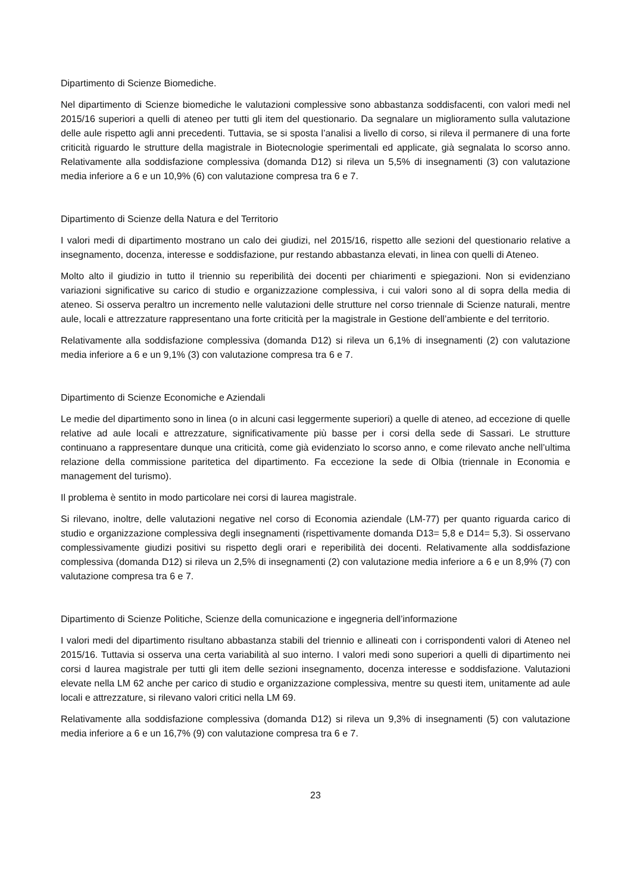Dipartimento di Scienze Biomediche.
Nel dipartimento di Scienze biomediche le valutazioni complessive sono abbastanza soddisfacenti, con valori medi nel 2015/16 superiori a quelli di ateneo per tutti gli item del questionario. Da segnalare un miglioramento sulla valutazione delle aule rispetto agli anni precedenti. Tuttavia, se si sposta l’analisi a livello di corso, si rileva il permanere di una forte criticità riguardo le strutture della magistrale in Biotecnologie sperimentali ed applicate, già segnalata lo scorso anno. Relativamente alla soddisfazione complessiva (domanda D12) si rileva un 5,5% di insegnamenti (3) con valutazione media inferiore a 6 e un 10,9% (6) con valutazione compresa tra 6 e 7.
Dipartimento di Scienze della Natura e del Territorio
I valori medi di dipartimento mostrano un calo dei giudizi, nel 2015/16, rispetto alle sezioni del questionario relative a insegnamento, docenza, interesse e soddisfazione, pur restando abbastanza elevati, in linea con quelli di Ateneo.
Molto alto il giudizio in tutto il triennio su reperibilità dei docenti per chiarimenti e spiegazioni. Non si evidenziano variazioni significative su carico di studio e organizzazione complessiva, i cui valori sono al di sopra della media di ateneo. Si osserva peraltro un incremento nelle valutazioni delle strutture nel corso triennale di Scienze naturali, mentre aule, locali e attrezzature rappresentano una forte criticità per la magistrale in Gestione dell’ambiente e del territorio.
Relativamente alla soddisfazione complessiva (domanda D12) si rileva un 6,1% di insegnamenti (2) con valutazione media inferiore a 6 e un 9,1% (3) con valutazione compresa tra 6 e 7.
Dipartimento di Scienze Economiche e Aziendali
Le medie del dipartimento sono in linea (o in alcuni casi leggermente superiori) a quelle di ateneo, ad eccezione di quelle relative ad aule locali e attrezzature, significativamente più basse per i corsi della sede di Sassari. Le strutture continuano a rappresentare dunque una criticità, come già evidenziato lo scorso anno, e come rilevato anche nell’ultima relazione della commissione paritetica del dipartimento. Fa eccezione la sede di Olbia (triennale in Economia e management del turismo).
Il problema è sentito in modo particolare nei corsi di laurea magistrale.
Si rilevano, inoltre, delle valutazioni negative nel corso di Economia aziendale (LM-77) per quanto riguarda carico di studio e organizzazione complessiva degli insegnamenti (rispettivamente domanda D13= 5,8 e D14= 5,3). Si osservano complessivamente giudizi positivi su rispetto degli orari e reperibilità dei docenti. Relativamente alla soddisfazione complessiva (domanda D12) si rileva un 2,5% di insegnamenti (2) con valutazione media inferiore a 6 e un 8,9% (7) con valutazione compresa tra 6 e 7.
Dipartimento di Scienze Politiche, Scienze della comunicazione e ingegneria dell’informazione
I valori medi del dipartimento risultano abbastanza stabili del triennio e allineati con i corrispondenti valori di Ateneo nel 2015/16. Tuttavia si osserva una certa variabilità al suo interno. I valori medi sono superiori a quelli di dipartimento nei corsi d laurea magistrale per tutti gli item delle sezioni insegnamento, docenza interesse e soddisfazione. Valutazioni elevate nella LM 62 anche per carico di studio e organizzazione complessiva, mentre su questi item, unitamente ad aule locali e attrezzature, si rilevano valori critici nella LM 69.
Relativamente alla soddisfazione complessiva (domanda D12) si rileva un 9,3% di insegnamenti (5) con valutazione media inferiore a 6 e un 16,7% (9) con valutazione compresa tra 6 e 7.
23